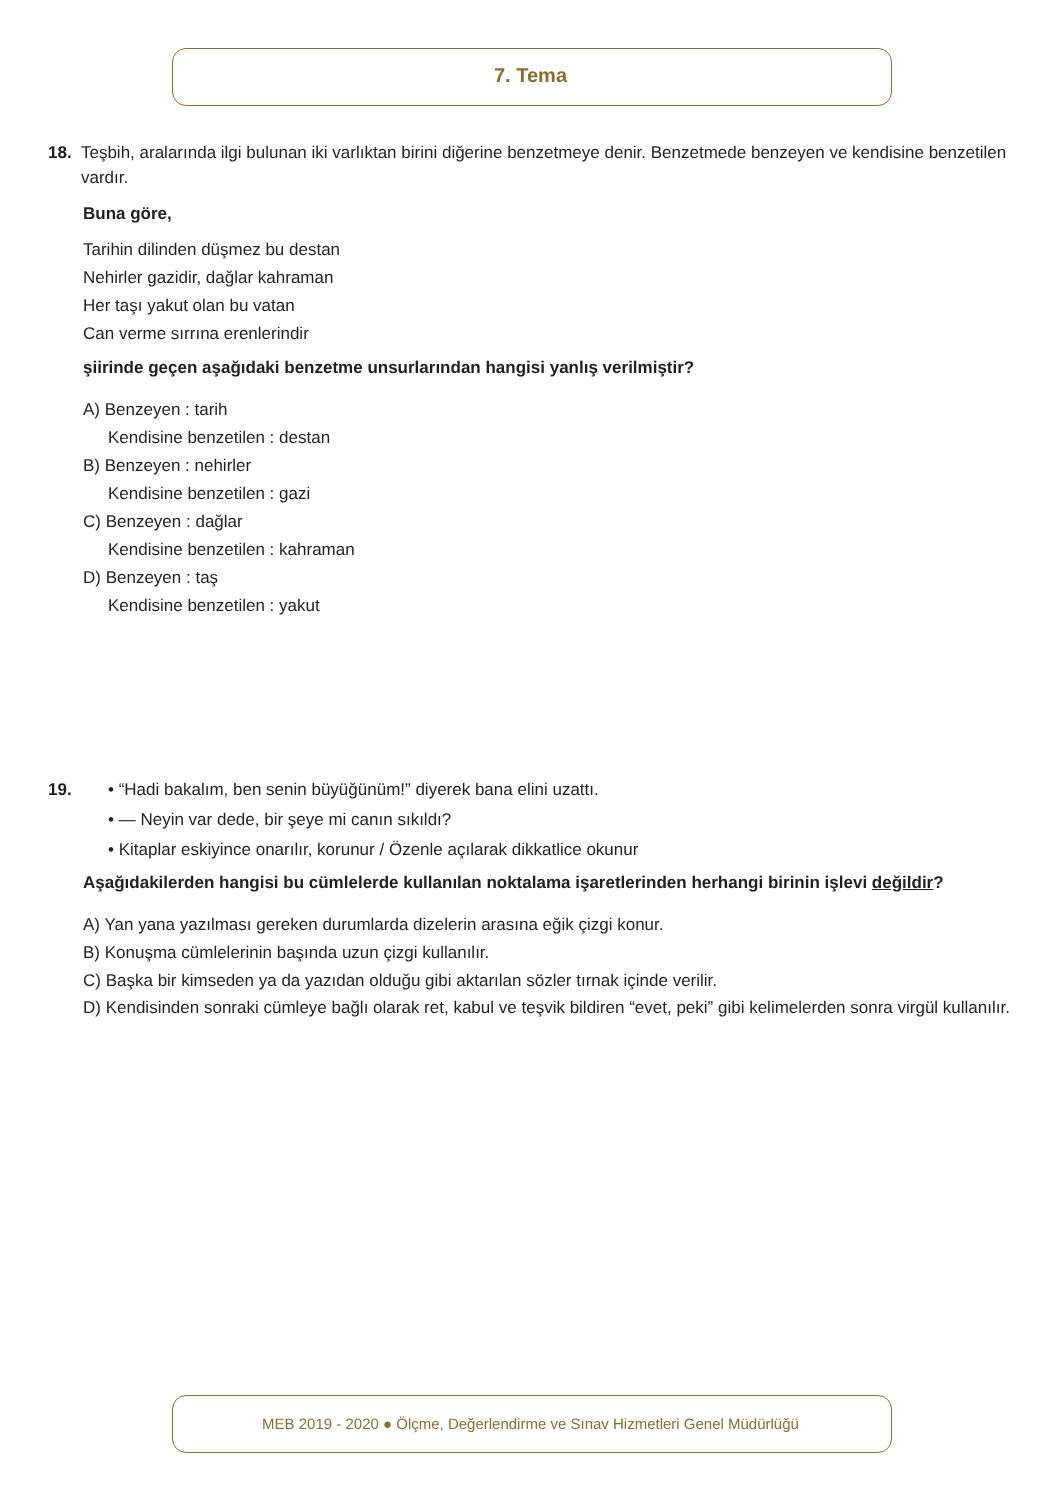7. Tema
18. Teşbih, aralarında ilgi bulunan iki varlıktan birini diğerine benzetmeye denir. Benzetmede benzeyen ve kendisine benzetilen vardır.
Buna göre,
Tarihin dilinden düşmez bu destan
Nehirler gazidir, dağlar kahraman
Her taşı yakut olan bu vatan
Can verme sırrına erenlerindir
şiirinde geçen aşağıdaki benzetme unsurlarından hangisi yanlış verilmiştir?
A) Benzeyen : tarih
Kendisine benzetilen : destan
B) Benzeyen : nehirler
Kendisine benzetilen : gazi
C) Benzeyen : dağlar
Kendisine benzetilen : kahraman
D) Benzeyen : taş
Kendisine benzetilen : yakut
19. • “Hadi bakalım, ben senin büyüğünüm!” diyerek bana elini uzattı.
• — Neyin var dede, bir şeye mi canın sıkıldı?
• Kitaplar eskiyince onarılır, korunur / Özenle açılarak dikkatlice okunur
Aşağıdakilerden hangisi bu cümlelerde kullanılan noktalama işaretlerinden herhangi birinin işlevi değildir?
A) Yan yana yazılması gereken durumlarda dizelerin arasına eğik çizgi konur.
B) Konuşma cümlelerinin başında uzun çizgi kullanılır.
C) Başka bir kimseden ya da yazıdan olduğu gibi aktarılan sözler tırnak içinde verilir.
D) Kendisinden sonraki cümleye bağlı olarak ret, kabul ve teşvik bildiren “evet, peki” gibi kelimelerden sonra virgül kullanılır.
MEB 2019 - 2020 ● Ölçme, Değerlendirme ve Sınav Hizmetleri Genel Müdürlüğü